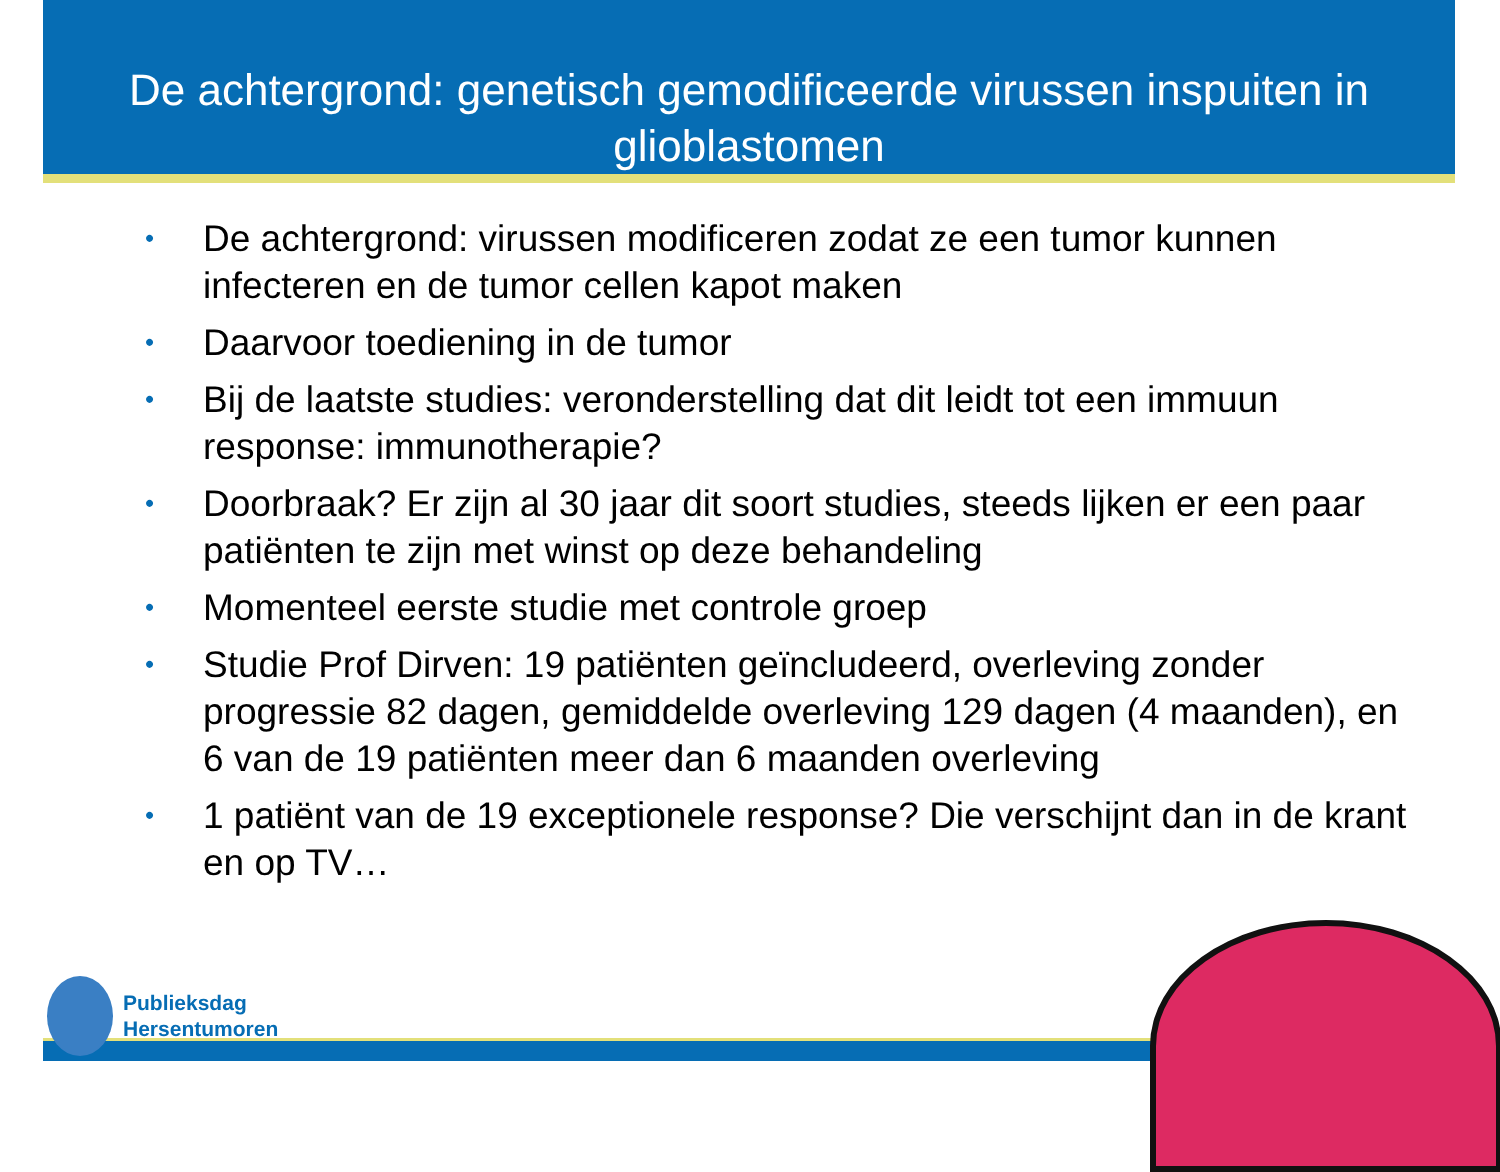De achtergrond: genetisch gemodificeerde virussen inspuiten in glioblastomen
• De achtergrond: virussen modificeren zodat ze een tumor kunnen infecteren en de tumor cellen kapot maken
• Daarvoor toediening in de tumor
• Bij de laatste studies: veronderstelling dat dit leidt tot een immuun response: immunotherapie?
• Doorbraak? Er zijn al 30 jaar dit soort studies, steeds lijken er een paar patiënten te zijn met winst op deze behandeling
• Momenteel eerste studie met controle groep
• Studie Prof Dirven: 19 patiënten geïncludeerd, overleving zonder progressie 82 dagen, gemiddelde overleving 129 dagen (4 maanden), en 6 van de 19 patiënten meer dan 6 maanden overleving
• 1 patiënt van de 19 exceptionele response? Die verschijnt dan in de krant en op TV…
Publieksdag
Hersentumoren